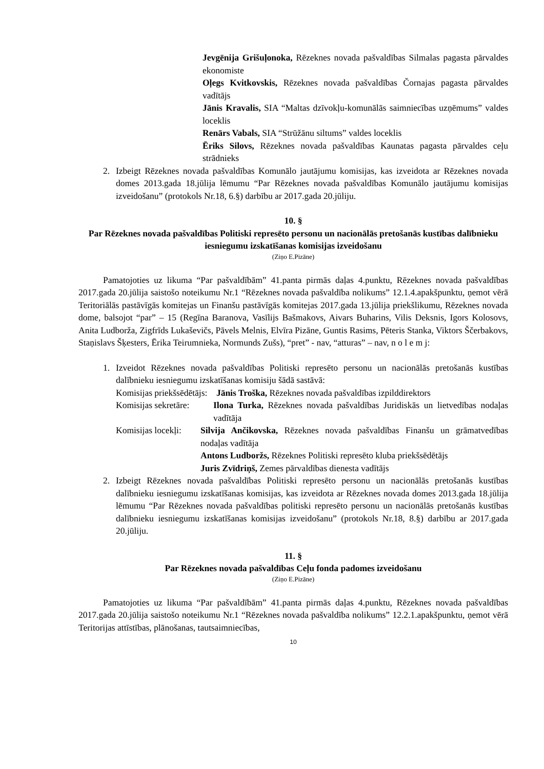Jevgēnija Grišuļonoka, Rēzeknes novada pašvaldības Silmalas pagasta pārvaldes ekonomiste
Oļegs Kvitkovskis, Rēzeknes novada pašvaldības Čornajas pagasta pārvaldes vadītājs
Jānis Kravalis, SIA “Maltas dzīvokļu-komunālās saimniecības uzņēmums” valdes loceklis
Renārs Vabals, SIA “Strūžānu siltums” valdes loceklis
Ēriks Silovs, Rēzeknes novada pašvaldības Kaunatas pagasta pārvaldes ceļu strādnieks
2. Izbeigt Rēzeknes novada pašvaldības Komunālo jautājumu komisijas, kas izveidota ar Rēzeknes novada domes 2013.gada 18.jūlija lēmumu “Par Rēzeknes novada pašvaldības Komunālo jautājumu komisijas izveidošanu” (protokols Nr.18, 6.§) darbību ar 2017.gada 20.jūliju.
10. §
Par Rēzeknes novada pašvaldības Politiski represēto personu un nacionālās pretošanās kustības dalībnieku iesniegumu izskatīšanas komisijas izveidošanu
(Ziņo E.Pizāne)
Pamatojoties uz likuma “Par pašvaldībām” 41.panta pirmās daļas 4.punktu, Rēzeknes novada pašvaldības 2017.gada 20.jūlija saistošo noteikumu Nr.1 “Rēzeknes novada pašvaldība nolikums” 12.1.4.apakšpunktu, ņemot vērā Teritoriālās pastāvīgās komitejas un Finanšu pastāvīgās komitejas 2017.gada 13.jūlija priekšlikumu, Rēzeknes novada dome, balsojot “par” – 15 (Regīna Baranova, Vasīlijs Bašmakovs, Aivars Buharins, Vilis Deksnis, Igors Kolosovs, Anita Ludborža, Zigfrīds Lukaševičs, Pāvels Melnis, Elvīra Pizāne, Guntis Rasims, Pēteris Stanka, Viktors Ščerbakovs, Staņislavs Šķesters, Ērika Teirumnieka, Normunds Zušs), “pret” - nav, “atturas” – nav, n o l e m j:
1. Izveidot Rēzeknes novada pašvaldības Politiski represēto personu un nacionālās pretošanās kustības dalībnieku iesniegumu izskatīšanas komisiju šādā sastāvā:
Komisijas priekšsēdētājs: Jānis Troška, Rēzeknes novada pašvaldības izpilddirektors
Komisijas sekretāre: Ilona Turka, Rēzeknes novada pašvaldības Juridiskās un lietvedības nodaļas vadītāja
Komisijas locekļi: Silvija Ančikovska, Rēzeknes novada pašvaldības Finanšu un grāmatvedības nodaļas vadītāja
Antons Ludboržs, Rēzeknes Politiski represēto kluba priekšsēdētājs
Juris Zvīdriņš, Zemes pārvaldības dienesta vadītājs
2. Izbeigt Rēzeknes novada pašvaldības Politiski represēto personu un nacionālās pretošanās kustības dalībnieku iesniegumu izskatīšanas komisijas, kas izveidota ar Rēzeknes novada domes 2013.gada 18.jūlija lēmumu “Par Rēzeknes novada pašvaldības politiski represēto personu un nacionālās pretošanās kustības dalībnieku iesniegumu izskatīšanas komisijas izveidošanu” (protokols Nr.18, 8.§) darbību ar 2017.gada 20.jūliju.
11. §
Par Rēzeknes novada pašvaldības Ceļu fonda padomes izveidošanu
(Ziņo E.Pizāne)
Pamatojoties uz likuma “Par pašvaldībām” 41.panta pirmās daļas 4.punktu, Rēzeknes novada pašvaldības 2017.gada 20.jūlija saistošo noteikumu Nr.1 “Rēzeknes novada pašvaldība nolikums” 12.2.1.apakšpunktu, ņemot vērā Teritorijas attīstības, plānošanas, tautsaimniecības,
10